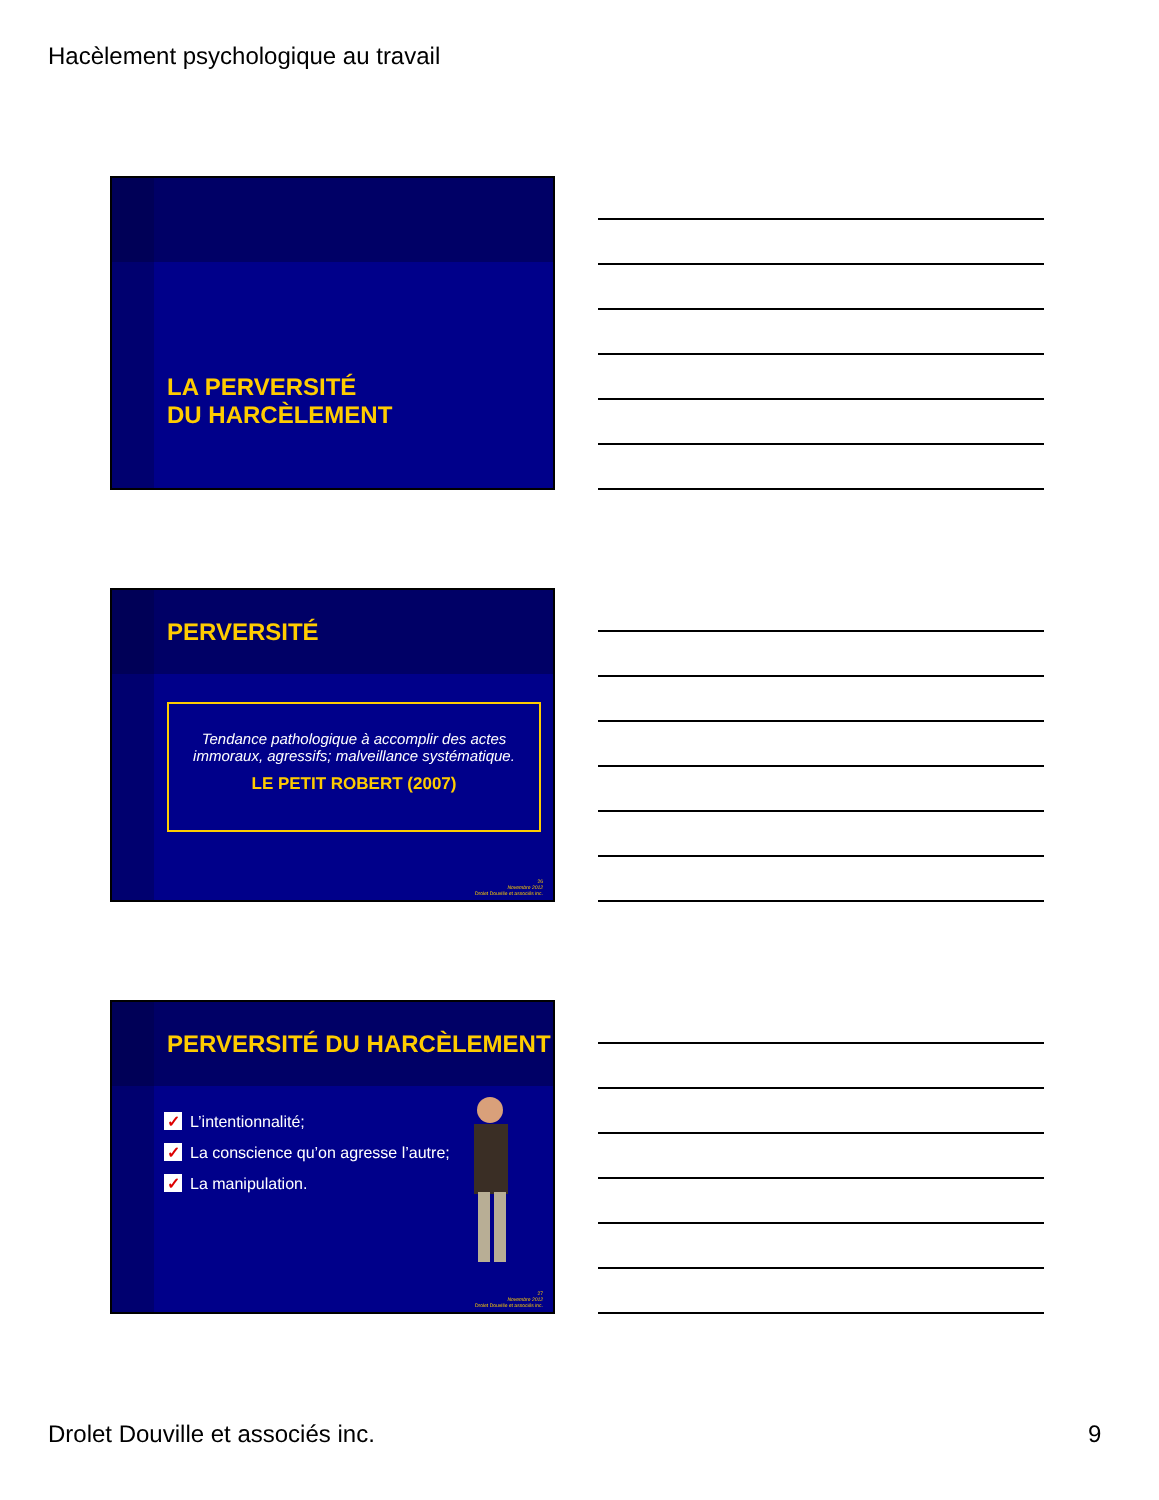Hacèlement psychologique au travail
LA PERVERSITÉ
DU HARCÈLEMENT
PERVERSITÉ
Tendance pathologique à accomplir des actes immoraux, agressifs; malveillance systématique.
LE PETIT ROBERT (2007)
26
Novembre 2012
Drolet Douville et associés inc.
PERVERSITÉ DU HARCÈLEMENT
✓ L’intentionnalité;
✓ La conscience qu’on agresse l’autre;
✓ La manipulation.
27
Novembre 2012
Drolet Douville et associés inc.
Drolet Douville et associés inc.
9